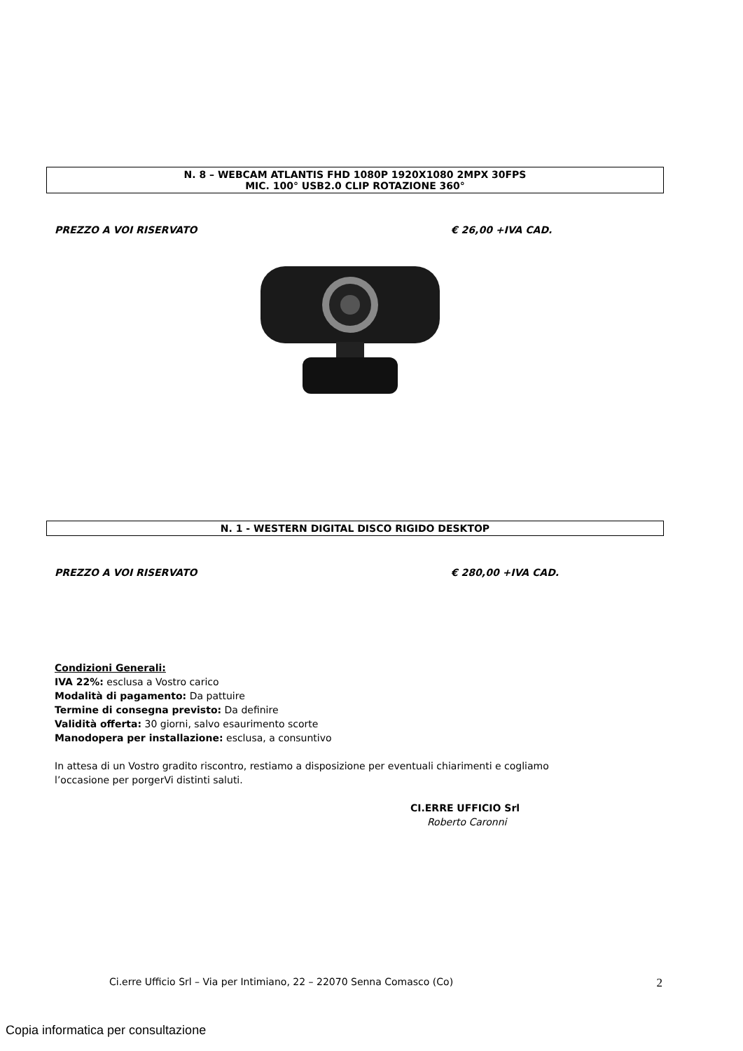N. 8 – WEBCAM ATLANTIS FHD 1080P 1920X1080 2MPX 30FPS
MIC. 100° USB2.0 CLIP ROTAZIONE 360°
PREZZO A VOI RISERVATO € 26,00 +IVA CAD.
N. 1 - WESTERN DIGITAL DISCO RIGIDO DESKTOP
PREZZO A VOI RISERVATO € 280,00 +IVA CAD.
Condizioni Generali:
IVA 22%: esclusa a Vostro carico
Modalità di pagamento: Da pattuire
Termine di consegna previsto: Da definire
Validità offerta: 30 giorni, salvo esaurimento scorte
Manodopera per installazione: esclusa, a consuntivo
In attesa di un Vostro gradito riscontro, restiamo a disposizione per eventuali chiarimenti e cogliamo
l’occasione per porgerVi distinti saluti.
CI.ERRE UFFICIO Srl
Roberto Caronni
Ci.erre Ufficio Srl – Via per Intimiano, 22 – 22070 Senna Comasco (Co) 2
Copia informatica per consultazione